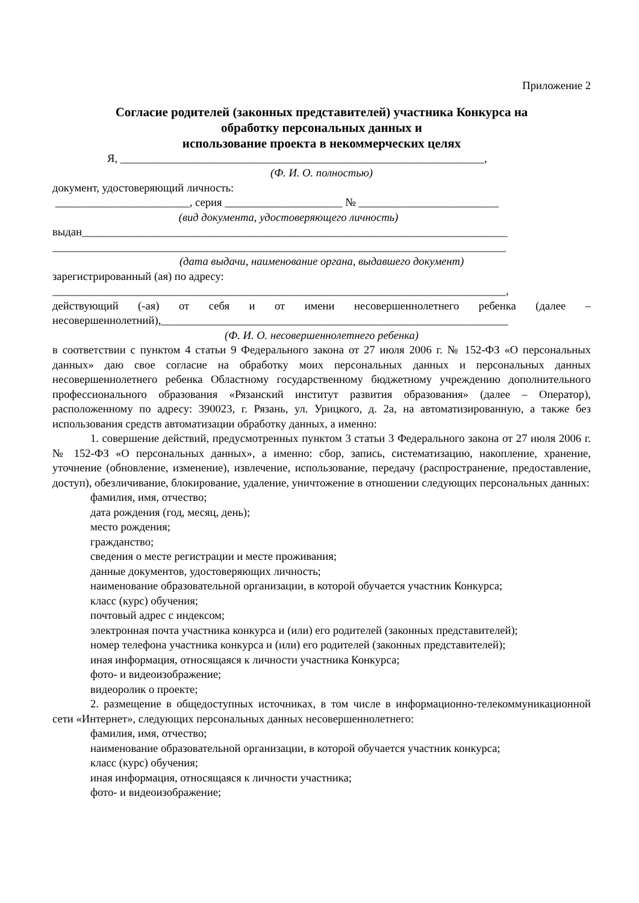Приложение 2
Согласие родителей (законных представителей) участника Конкурса на
обработку персональных данных и
использование проекта в некоммерческих целях
Я, _________________________________________________________________,
(Ф. И. О. полностью)
документ, удостоверяющий личность:
________________________, серия _____________________ № _________________________
(вид документа, удостоверяющего личность)
выдан____________________________________________________________________________
_________________________________________________________________________________
(дата выдачи, наименование органа, выдавшего документ)
зарегистрированный (ая) по адресу:
_________________________________________________________________________________,
действующий (-ая) от себя и от имени несовершеннолетнего ребенка (далее – несовершеннолетний),______________________________________________________________
(Ф. И. О. несовершеннолетнего ребенка)
в соответствии с пунктом 4 статьи 9 Федерального закона от 27 июля 2006 г. № 152-ФЗ «О персональных данных» даю свое согласие на обработку моих персональных данных и персональных данных несовершеннолетнего ребенка Областному государственному бюджетному учреждению дополнительного профессионального образования «Рязанский институт развития образования» (далее – Оператор), расположенному по адресу: 390023, г. Рязань, ул. Урицкого, д. 2а, на автоматизированную, а также без использования средств автоматизации обработку данных, а именно:
1. совершение действий, предусмотренных пунктом 3 статьи 3 Федерального закона от 27 июля 2006 г. № 152-ФЗ «О персональных данных», а именно: сбор, запись, систематизацию, накопление, хранение, уточнение (обновление, изменение), извлечение, использование, передачу (распространение, предоставление, доступ), обезличивание, блокирование, удаление, уничтожение в отношении следующих персональных данных:
фамилия, имя, отчество;
дата рождения (год, месяц, день);
место рождения;
гражданство;
сведения о месте регистрации и месте проживания;
данные документов, удостоверяющих личность;
наименование образовательной организации, в которой обучается участник Конкурса;
класс (курс) обучения;
почтовый адрес с индексом;
электронная почта участника конкурса и (или) его родителей (законных представителей);
номер телефона участника конкурса и (или) его родителей (законных представителей);
иная информация, относящаяся к личности участника Конкурса;
фото- и видеоизображение;
видеоролик о проекте;
2. размещение в общедоступных источниках, в том числе в информационно-телекоммуникационной сети «Интернет», следующих персональных данных несовершеннолетнего:
фамилия, имя, отчество;
наименование образовательной организации, в которой обучается участник конкурса;
класс (курс) обучения;
иная информация, относящаяся к личности участника;
фото- и видеоизображение;